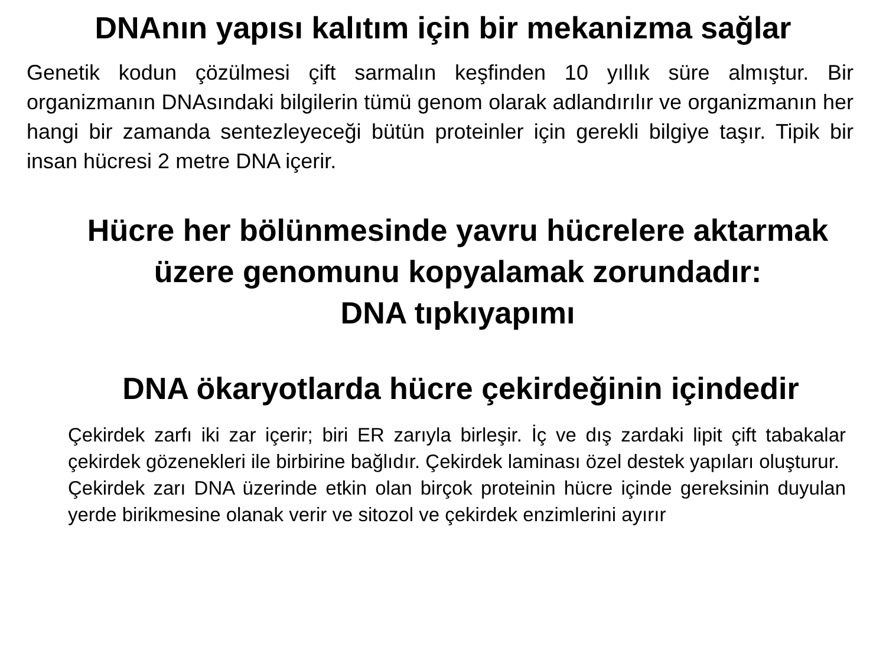DNAnın yapısı kalıtım için bir mekanizma sağlar
Genetik kodun çözülmesi çift sarmalın keşfinden 10 yıllık süre almıştur. Bir organizmanın DNAsındaki bilgilerin tümü genom olarak adlandırılır ve organizmanın her hangi bir zamanda sentezleyeceği bütün proteinler için gerekli bilgiye taşır. Tipik bir insan hücresi 2 metre DNA içerir.
Hücre her bölünmesinde yavru hücrelere aktarmak üzere genomunu kopyalamak zorundadır:
DNA tıpkıyapımı
DNA ökaryotlarda hücre çekirdeğinin içindedir
Çekirdek zarfı iki zar içerir; biri ER zarıyla birleşir. İç ve dış zardaki lipit çift tabakalar çekirdek gözenekleri ile birbirine bağlıdır. Çekirdek laminası özel destek yapıları oluşturur.
Çekirdek zarı DNA üzerinde etkin olan birçok proteinin hücre içinde gereksinin duyulan yerde birikmesine olanak verir ve sitozol ve çekirdek enzimlerini ayırır